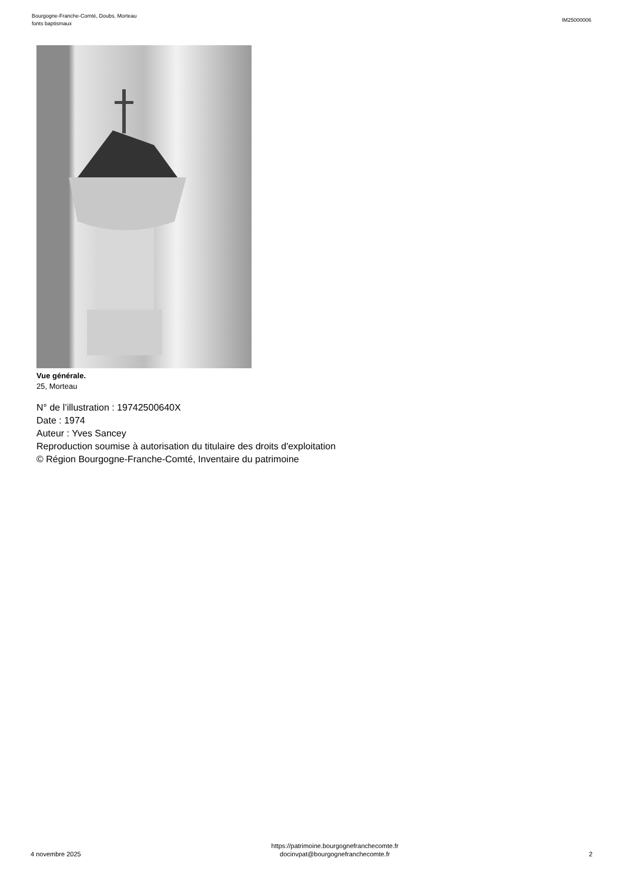Bourgogne-Franche-Comté, Doubs, Morteau
fonts baptismaux
IM25000006
Vue générale.
25, Morteau
N° de l’illustration : 19742500640X
Date : 1974
Auteur : Yves Sancey
Reproduction soumise à autorisation du titulaire des droits d'exploitation
© Région Bourgogne-Franche-Comté, Inventaire du patrimoine
4 novembre 2025
https://patrimoine.bourgognefranchecomte.fr
docinvpat@bourgognefranchecomte.fr
2